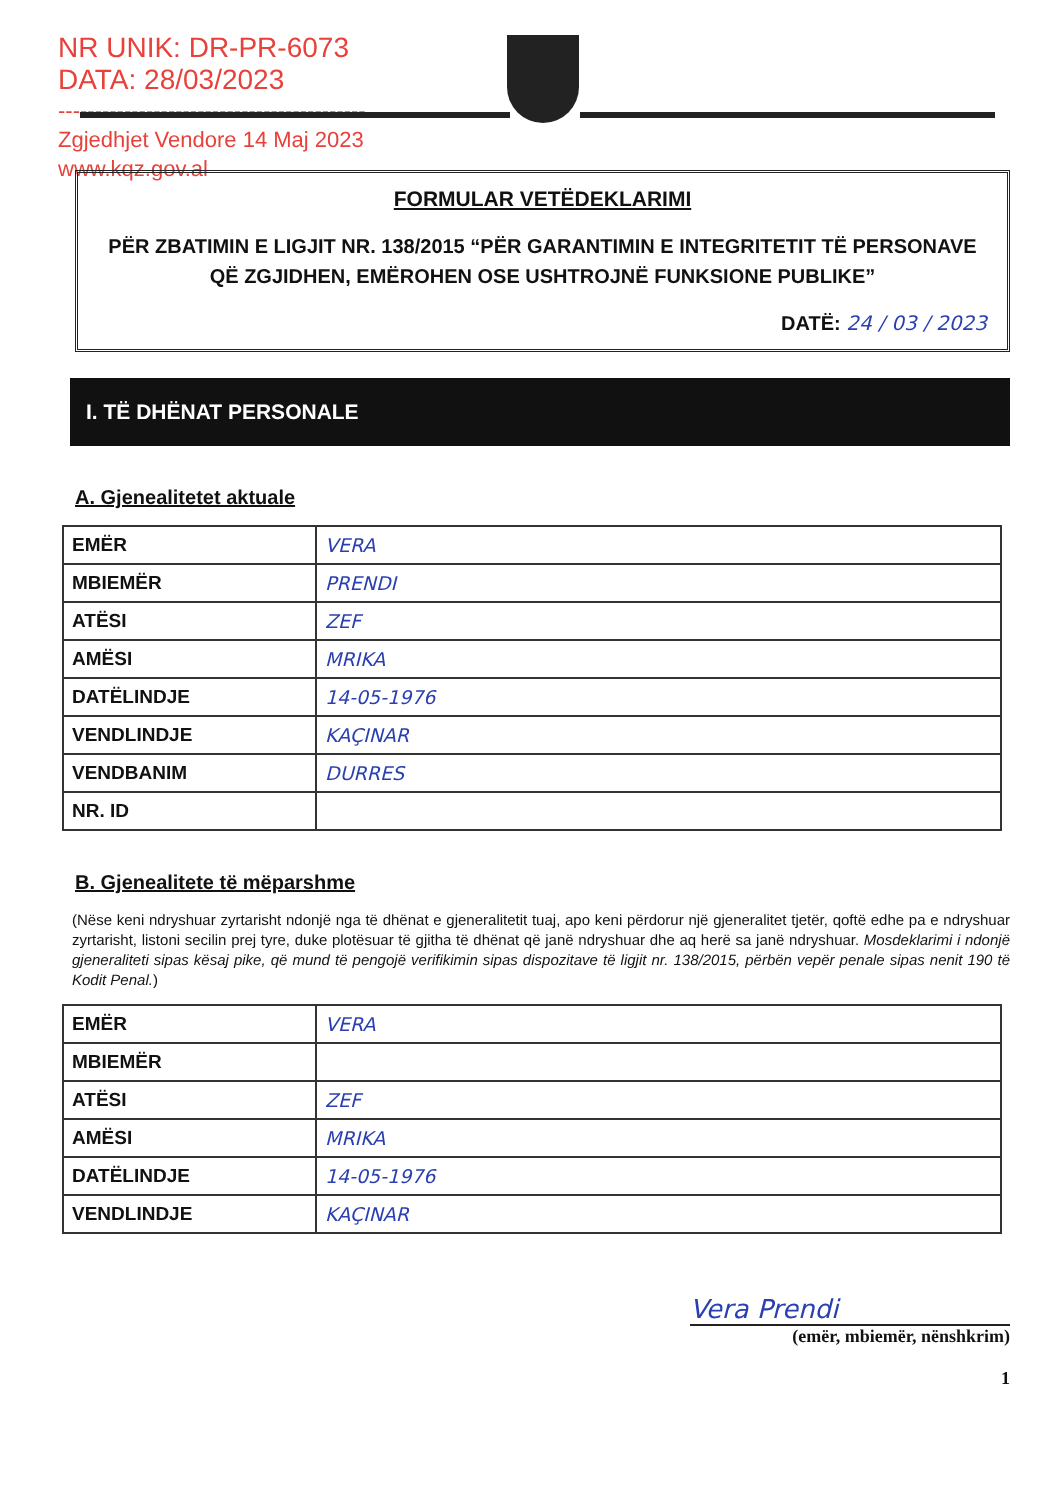NR UNIK: DR-PR-6073
DATA: 28/03/2023
------------------------------------------
Zgjedhjet Vendore 14 Maj 2023
www.kqz.gov.al
FORMULAR VETËDEKLARIMI
PËR ZBATIMIN E LIGJIT NR. 138/2015 “PËR GARANTIMIN E INTEGRITETIT TË PERSONAVE QË ZGJIDHEN, EMËROHEN OSE USHTROJNË FUNKSIONE PUBLIKE”
DATË: 24 / 03 / 2023
I. TË DHËNAT PERSONALE
A. Gjenealitetet aktuale
| EMËR | VERA |
| MBIEMËR | PRENDI |
| ATËSI | ZEF |
| AMËSI | MRIKA |
| DATËLINDJE | 14-05-1976 |
| VENDLINDJE | KAÇINAR |
| VENDBANIM | DURRES |
| NR. ID | |
B. Gjenealitete të mëparshme
(Nëse keni ndryshuar zyrtarisht ndonjë nga të dhënat e gjeneralitetit tuaj, apo keni përdorur një gjeneralitet tjetër, qoftë edhe pa e ndryshuar zyrtarisht, listoni secilin prej tyre, duke plotësuar të gjitha të dhënat që janë ndryshuar dhe aq herë sa janë ndryshuar. Mosdeklarimi i ndonjë gjeneraliteti sipas kësaj pike, që mund të pengojë verifikimin sipas dispozitave të ligjit nr. 138/2015, përbën vepër penale sipas nenit 190 të Kodit Penal.)
| EMËR | VERA |
| MBIEMËR | |
| ATËSI | ZEF |
| AMËSI | MRIKA |
| DATËLINDJE | 14-05-1976 |
| VENDLINDJE | KAÇINAR |
Vera Prendi
(emër, mbiemër, nënshkrim)
1